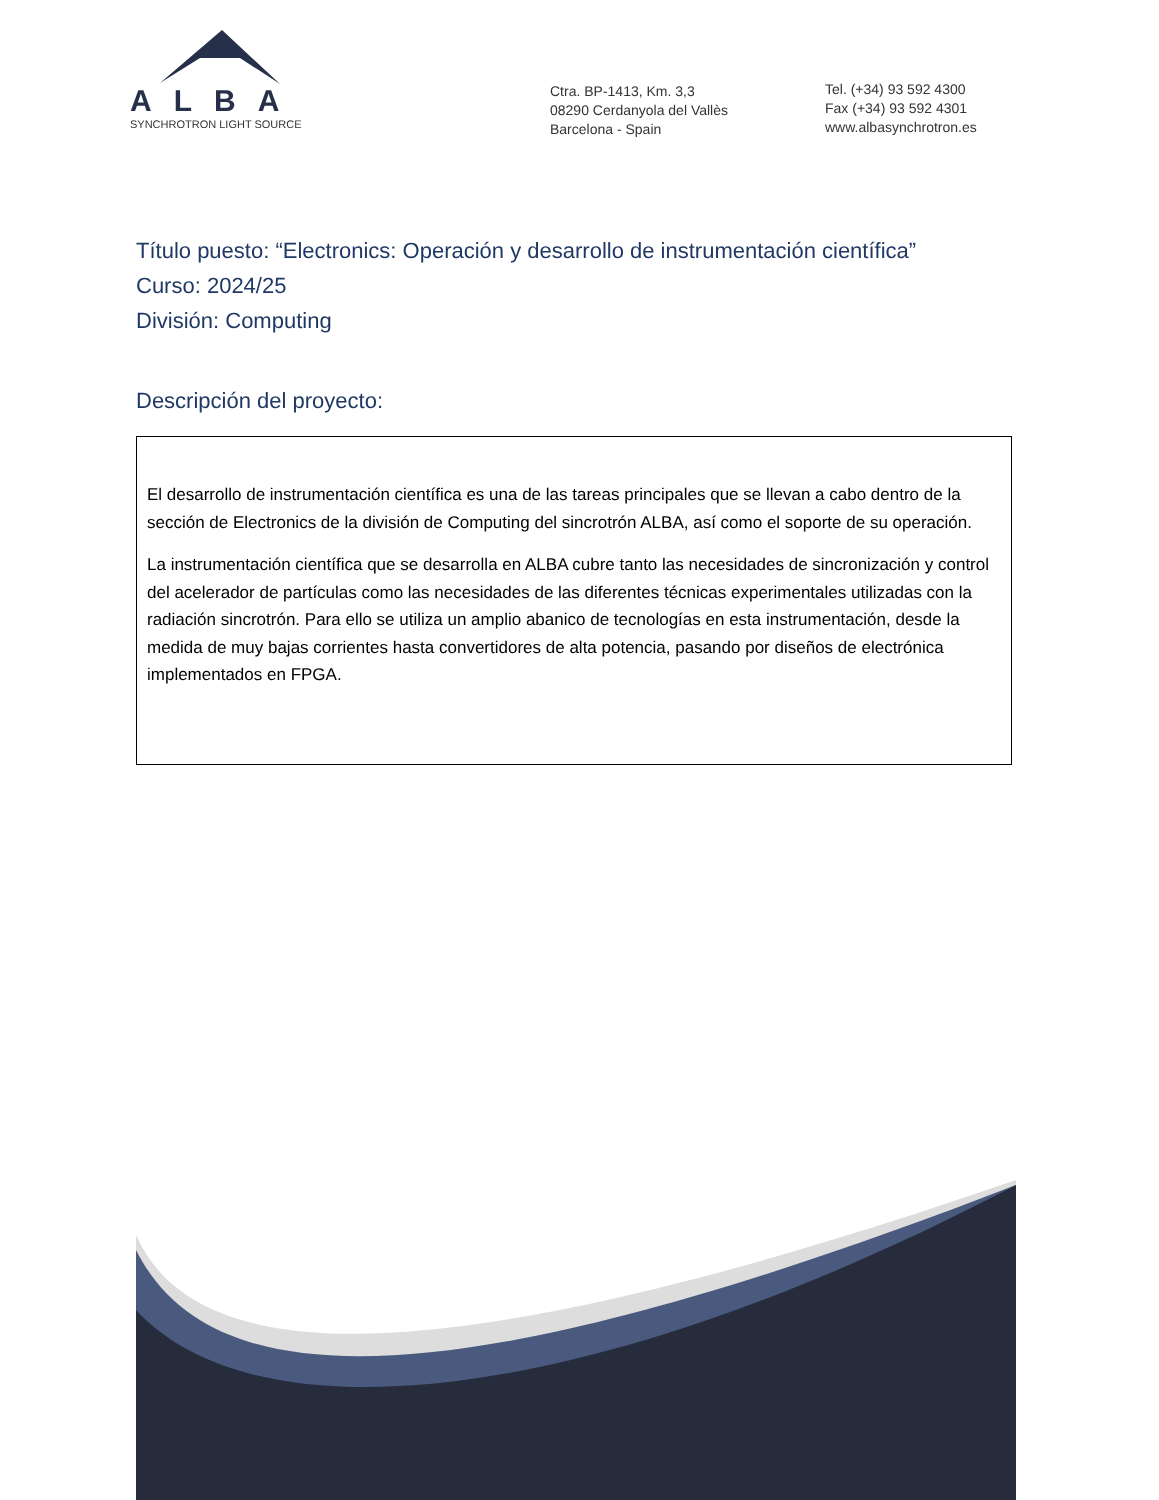ALBA
SYNCHROTRON LIGHT SOURCE
Ctra. BP-1413, Km. 3,3
08290 Cerdanyola del Vallès
Barcelona - Spain
Tel. (+34) 93 592 4300
Fax (+34) 93 592 4301
www.albasynchrotron.es
Título puesto: “Electronics: Operación y desarrollo de instrumentación científica”
Curso: 2024/25
División: Computing
Descripción del proyecto:
El desarrollo de instrumentación científica es una de las tareas principales que se llevan a cabo dentro de la sección de Electronics de la división de Computing del sincrotrón ALBA, así como el soporte de su operación.
La instrumentación científica que se desarrolla en ALBA cubre tanto las necesidades de sincronización y control del acelerador de partículas como las necesidades de las diferentes técnicas experimentales utilizadas con la radiación sincrotrón. Para ello se utiliza un amplio abanico de tecnologías en esta instrumentación, desde la medida de muy bajas corrientes hasta convertidores de alta potencia, pasando por diseños de electrónica implementados en FPGA.